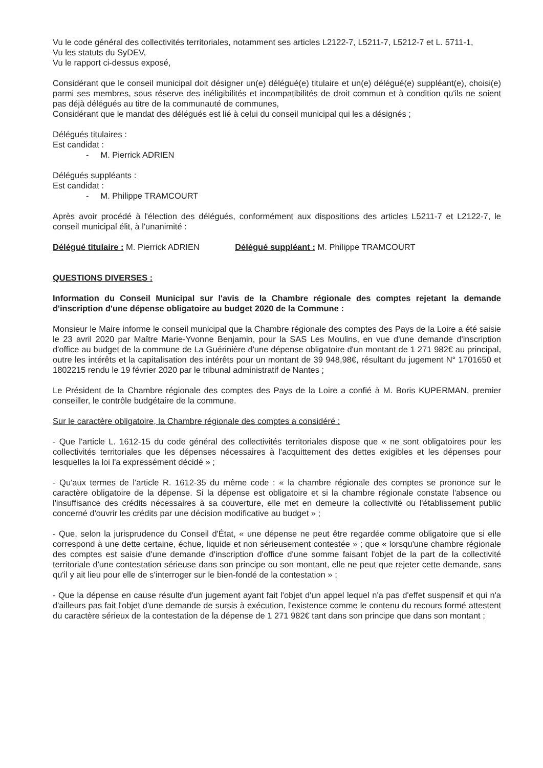Vu le code général des collectivités territoriales, notamment ses articles L2122-7, L5211-7, L5212-7 et L. 5711-1,
Vu les statuts du SyDEV,
Vu le rapport ci-dessus exposé,
Considérant que le conseil municipal doit désigner un(e) délégué(e) titulaire et un(e) délégué(e) suppléant(e), choisi(e) parmi ses membres, sous réserve des inéligibilités et incompatibilités de droit commun et à condition qu'ils ne soient pas déjà délégués au titre de la communauté de communes,
Considérant que le mandat des délégués est lié à celui du conseil municipal qui les a désignés ;
Délégués titulaires :
Est candidat :
- M. Pierrick ADRIEN
Délégués suppléants :
Est candidat :
- M. Philippe TRAMCOURT
Après avoir procédé à l'élection des délégués, conformément aux dispositions des articles L5211-7 et L2122-7, le conseil municipal élit, à l'unanimité :
Délégué titulaire : M. Pierrick ADRIEN Délégué suppléant : M. Philippe TRAMCOURT
QUESTIONS DIVERSES :
Information du Conseil Municipal sur l'avis de la Chambre régionale des comptes rejetant la demande d'inscription d'une dépense obligatoire au budget 2020 de la Commune :
Monsieur le Maire informe le conseil municipal que la Chambre régionale des comptes des Pays de la Loire a été saisie le 23 avril 2020 par Maître Marie-Yvonne Benjamin, pour la SAS Les Moulins, en vue d'une demande d'inscription d'office au budget de la commune de La Guérinière d'une dépense obligatoire d'un montant de 1 271 982€ au principal, outre les intérêts et la capitalisation des intérêts pour un montant de 39 948,98€, résultant du jugement N° 1701650 et 1802215 rendu le 19 février 2020 par le tribunal administratif de Nantes ;
Le Président de la Chambre régionale des comptes des Pays de la Loire a confié à M. Boris KUPERMAN, premier conseiller, le contrôle budgétaire de la commune.
Sur le caractère obligatoire, la Chambre régionale des comptes a considéré :
- Que l'article L. 1612-15 du code général des collectivités territoriales dispose que « ne sont obligatoires pour les collectivités territoriales que les dépenses nécessaires à l'acquittement des dettes exigibles et les dépenses pour lesquelles la loi l'a expressément décidé » ;
- Qu'aux termes de l'article R. 1612-35 du même code : « la chambre régionale des comptes se prononce sur le caractère obligatoire de la dépense. Si la dépense est obligatoire et si la chambre régionale constate l'absence ou l'insuffisance des crédits nécessaires à sa couverture, elle met en demeure la collectivité ou l'établissement public concerné d'ouvrir les crédits par une décision modificative au budget » ;
- Que, selon la jurisprudence du Conseil d'État, « une dépense ne peut être regardée comme obligatoire que si elle correspond à une dette certaine, échue, liquide et non sérieusement contestée » ; que « lorsqu'une chambre régionale des comptes est saisie d'une demande d'inscription d'office d'une somme faisant l'objet de la part de la collectivité territoriale d'une contestation sérieuse dans son principe ou son montant, elle ne peut que rejeter cette demande, sans qu'il y ait lieu pour elle de s'interroger sur le bien-fondé de la contestation » ;
- Que la dépense en cause résulte d'un jugement ayant fait l'objet d'un appel lequel n'a pas d'effet suspensif et qui n'a d'ailleurs pas fait l'objet d'une demande de sursis à exécution, l'existence comme le contenu du recours formé attestent du caractère sérieux de la contestation de la dépense de 1 271 982€ tant dans son principe que dans son montant ;